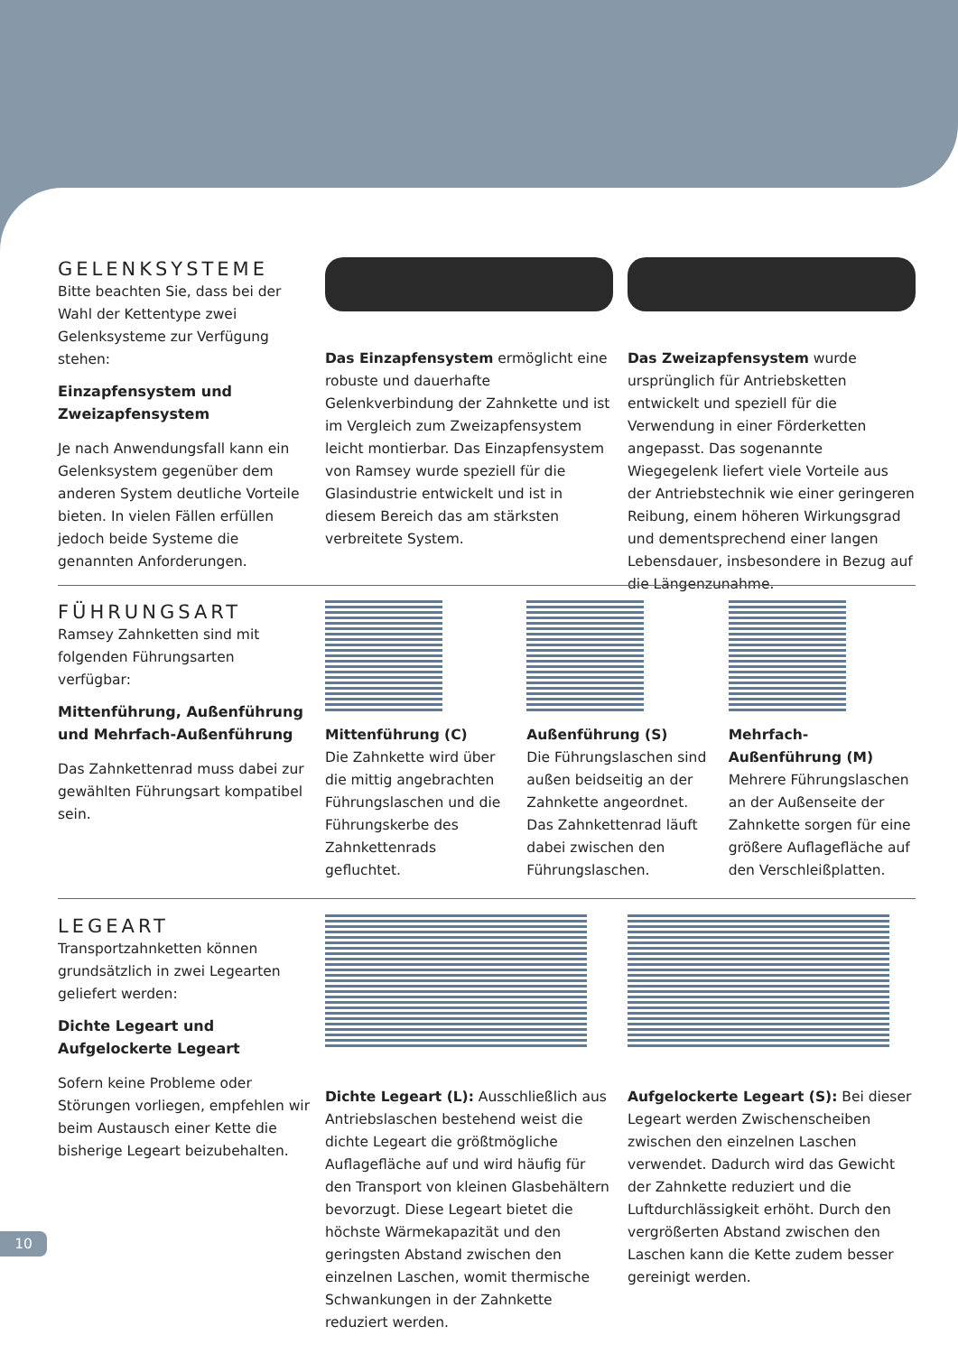GELENKSYSTEME
Bitte beachten Sie, dass bei der Wahl der Kettentype zwei Gelenksysteme zur Verfügung stehen:
Einzapfensystem und Zweizapfensystem
Je nach Anwendungsfall kann ein Gelenksystem gegenüber dem anderen System deutliche Vorteile bieten. In vielen Fällen erfüllen jedoch beide Systeme die genannten Anforderungen.
Das Einzapfensystem ermöglicht eine robuste und dauerhafte Gelenkverbindung der Zahnkette und ist im Vergleich zum Zweizapfensystem leicht montierbar. Das Einzapfensystem von Ramsey wurde speziell für die Glasindustrie entwickelt und ist in diesem Bereich das am stärksten verbreitete System.
Das Zweizapfensystem wurde ursprünglich für Antriebsketten entwickelt und speziell für die Verwendung in einer Förderketten angepasst. Das sogenannte Wiegegelenk liefert viele Vorteile aus der Antriebstechnik wie einer geringeren Reibung, einem höheren Wirkungsgrad und dementsprechend einer langen Lebensdauer, insbesondere in Bezug auf die Längenzunahme.
FÜHRUNGSART
Ramsey Zahnketten sind mit folgenden Führungsarten verfügbar:
Mittenführung, Außenführung und Mehrfach-Außenführung
Das Zahnkettenrad muss dabei zur gewählten Führungsart kompatibel sein.
Mittenführung (C)
Die Zahnkette wird über die mittig angebrachten Führungslaschen und die Führungskerbe des Zahnkettenrads gefluchtet.
Außenführung (S)
Die Führungslaschen sind außen beidseitig an der Zahnkette angeordnet. Das Zahnkettenrad läuft dabei zwischen den Führungslaschen.
Mehrfach-Außenführung (M)
Mehrere Führungslaschen an der Außenseite der Zahnkette sorgen für eine größere Auflagefläche auf den Verschleißplatten.
LEGEART
Transportzahnketten können grundsätzlich in zwei Legearten geliefert werden:
Dichte Legeart und Aufgelockerte Legeart
Sofern keine Probleme oder Störungen vorliegen, empfehlen wir beim Austausch einer Kette die bisherige Legeart beizubehalten.
Dichte Legeart (L): Ausschließlich aus Antriebslaschen bestehend weist die dichte Legeart die größtmögliche Auflagefläche auf und wird häufig für den Transport von kleinen Glasbehältern bevorzugt. Diese Legeart bietet die höchste Wärmekapazität und den geringsten Abstand zwischen den einzelnen Laschen, womit thermische Schwankungen in der Zahnkette reduziert werden.
Aufgelockerte Legeart (S): Bei dieser Legeart werden Zwischenscheiben zwischen den einzelnen Laschen verwendet. Dadurch wird das Gewicht der Zahnkette reduziert und die Luftdurchlässigkeit erhöht. Durch den vergrößerten Abstand zwischen den Laschen kann die Kette zudem besser gereinigt werden.
10